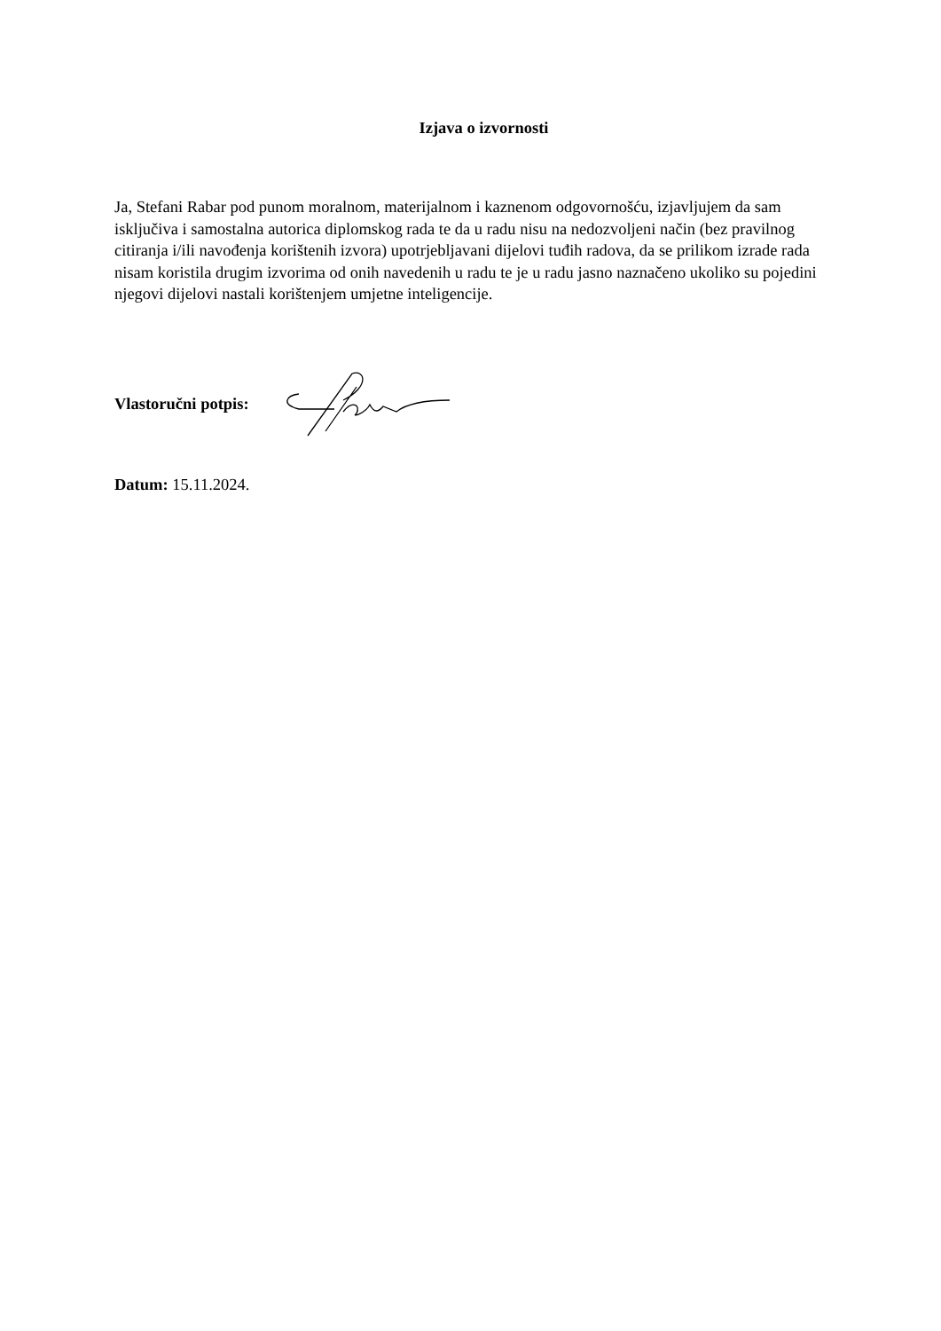Izjava o izvornosti
Ja, Stefani Rabar pod punom moralnom, materijalnom i kaznenom odgovornošću, izjavljujem da sam isključiva i samostalna autorica diplomskog rada te da u radu nisu na nedozvoljeni način (bez pravilnog citiranja i/ili navođenja korištenih izvora) upotrjebljavani dijelovi tuđih radova, da se prilikom izrade rada nisam koristila drugim izvorima od onih navedenih u radu te je u radu jasno naznačeno ukoliko su pojedini njegovi dijelovi nastali korištenjem umjetne inteligencije.
Vlastoručni potpis:
Datum: 15.11.2024.